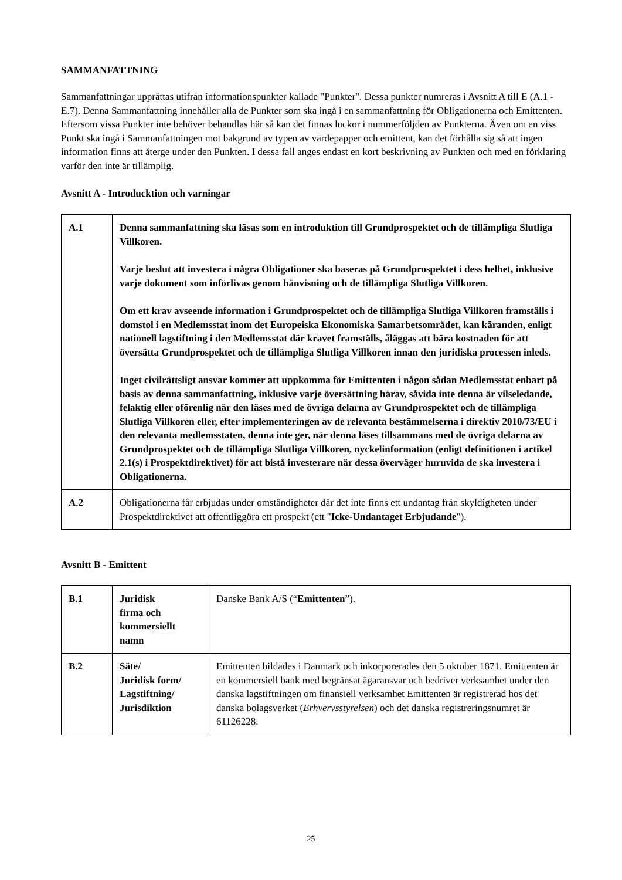SAMMANFATTNING
Sammanfattningar upprättas utifrån informationspunkter kallade "Punkter". Dessa punkter numreras i Avsnitt A till E (A.1 - E.7). Denna Sammanfattning innehåller alla de Punkter som ska ingå i en sammanfattning för Obligationerna och Emittenten. Eftersom vissa Punkter inte behöver behandlas här så kan det finnas luckor i nummerföljden av Punkterna. Även om en viss Punkt ska ingå i Sammanfattningen mot bakgrund av typen av värdepapper och emittent, kan det förhålla sig så att ingen information finns att återge under den Punkten. I dessa fall anges endast en kort beskrivning av Punkten och med en förklaring varför den inte är tillämplig.
Avsnitt A - Introducktion och varningar
| A.1 | Denna sammanfattning ska läsas som en introduktion till Grundprospektet och de tillämpliga Slutliga Villkoren. Varje beslut att investera i några Obligationer ska baseras på Grundprospektet i dess helhet, inklusive varje dokument som införlivas genom hänvisning och de tillämpliga Slutliga Villkoren. Om ett krav avseende information i Grundprospektet och de tillämpliga Slutliga Villkoren framställs i domstol i en Medlemsstat inom det Europeiska Ekonomiska Samarbetsområdet, kan käranden, enligt nationell lagstiftning i den Medlemsstat där kravet framställs, åläggas att bära kostnaden för att översätta Grundprospektet och de tillämpliga Slutliga Villkoren innan den juridiska processen inleds. Inget civilrättsligt ansvar kommer att uppkomma för Emittenten i någon sådan Medlemsstat enbart på basis av denna sammanfattning, inklusive varje översättning härav, såvida inte denna är vilseledande, felaktig eller oförenlig när den läses med de övriga delarna av Grundprospektet och de tillämpliga Slutliga Villkoren eller, efter implementeringen av de relevanta bestämmelserna i direktiv 2010/73/EU i den relevanta medlemsstaten, denna inte ger, när denna läses tillsammans med de övriga delarna av Grundprospektet och de tillämpliga Slutliga Villkoren, nyckelinformation (enligt definitionen i artikel 2.1(s) i Prospektdirektivet) för att bistå investerare när dessa överväger huruvida de ska investera i Obligationerna. |
| A.2 | Obligationerna får erbjudas under omständigheter där det inte finns ett undantag från skyldigheten under Prospektdirektivet att offentliggöra ett prospekt (ett " Icke-Undantaget Erbjudande "). |
Avsnitt B - Emittent
| B.1 | Juridisk firma och kommersiellt namn | Danske Bank A/S (“ Emittenten ”). |
| B.2 | Säte/ Juridisk form/ Lagstiftning/ Jurisdiktion | Emittenten bildades i Danmark och inkorporerades den 5 oktober 1871. Emittenten är en kommersiell bank med begränsat ägaransvar och bedriver verksamhet under den danska lagstiftningen om finansiell verksamhet Emittenten är registrerad hos det danska bolagsverket ( Erhvervsstyrelsen ) och det danska registreringsnumret är 61126228. |
25